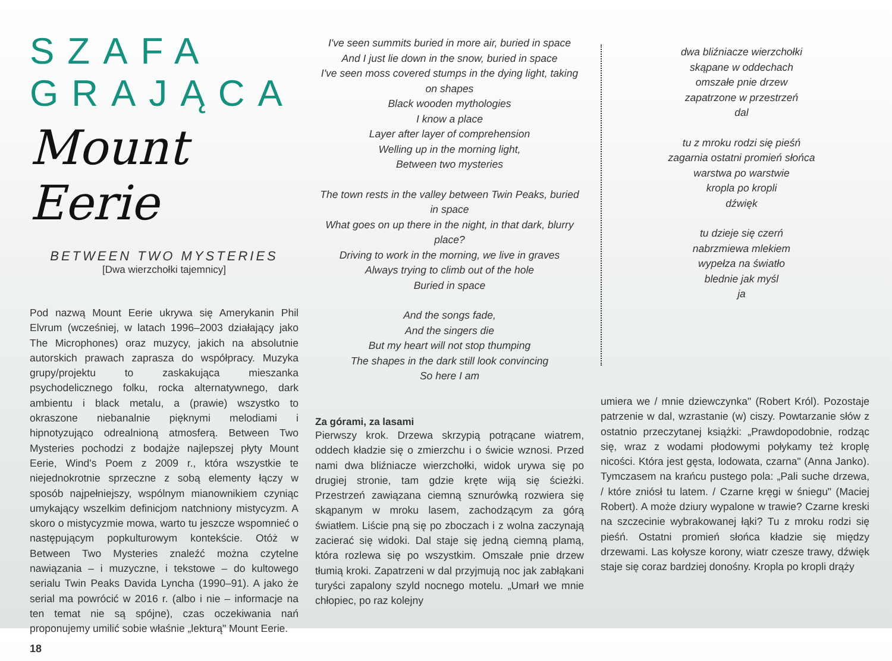SZAFA GRAJĄCA
Mount Eerie
BETWEEN TWO MYSTERIES
[Dwa wierzchołki tajemnicy]
Pod nazwą Mount Eerie ukrywa się Amerykanin Phil Elvrum (wcześniej, w latach 1996–2003 działający jako The Microphones) oraz muzycy, jakich na absolutnie autorskich prawach zaprasza do współpracy. Muzyka grupy/projektu to zaskakująca mieszanka psychodelicznego folku, rocka alternatywnego, dark ambientu i black metalu, a (prawie) wszystko to okraszone niebanalnie pięknymi melodiami i hipnotyzująco odrealnioną atmosferą. Between Two Mysteries pochodzi z bodajże najlepszej płyty Mount Eerie, Wind's Poem z 2009 r., która wszystkie te niejednokrotnie sprzeczne z sobą elementy łączy w sposób najpełniejszy, wspólnym mianownikiem czyniąc umykający wszelkim definicjom natchniony mistycyzm. A skoro o mistycyzmie mowa, warto tu jeszcze wspomnieć o następującym popkulturowym kontekście. Otóż w Between Two Mysteries znaleźć można czytelne nawiązania – i muzyczne, i tekstowe – do kultowego serialu Twin Peaks Davida Lyncha (1990–91). A jako że serial ma powrócić w 2016 r. (albo i nie – informacje na ten temat nie są spójne), czas oczekiwania nań proponujemy umilić sobie właśnie „lekturą" Mount Eerie.
I've seen summits buried in more air, buried in space
And I just lie down in the snow, buried in space
I've seen moss covered stumps in the dying light, taking on shapes
Black wooden mythologies
I know a place
Layer after layer of comprehension
Welling up in the morning light,
Between two mysteries
The town rests in the valley between Twin Peaks, buried in space
What goes on up there in the night, in that dark, blurry place?
Driving to work in the morning, we live in graves
Always trying to climb out of the hole
Buried in space
And the songs fade,
And the singers die
But my heart will not stop thumping
The shapes in the dark still look convincing
So here I am
Za górami, za lasami
Pierwszy krok. Drzewa skrzypią potrącane wiatrem, oddech kładzie się o zmierzchu i o świcie wznosi. Przed nami dwa bliźniacze wierzchołki, widok urywa się po drugiej stronie, tam gdzie kręte wiją się ścieżki. Przestrzeń zawiązana ciemną sznurówką rozwiera się skąpanym w mroku lasem, zachodzącym za górą światłem. Liście pną się po zboczach i z wolna zaczynają zacierać się widoki. Dal staje się jedną ciemną plamą, która rozlewa się po wszystkim. Omszałe pnie drzew tłumią kroki. Zapatrzeni w dal przyjmują noc jak zabłąkani turyści zapalony szyld nocnego motelu. „Umarł we mnie chłopiec, po raz kolejny
dwa bliźniacze wierzchołki
skąpane w oddechach
omszałe pnie drzew
zapatrzone w przestrzeń
dal
tu z mroku rodzi się pieśń
zagarnia ostatni promień słońca
warstwa po warstwie
kropla po kropli
dźwięk
tu dzieje się czerń
nabrzmiewa mlekiem
wypełza na światło
blednie jak myśl
ja
umiera we / mnie dziewczynka" (Robert Król). Pozostaje patrzenie w dal, wzrastanie (w) ciszy. Powtarzanie słów z ostatnio przeczytanej książki: „Prawdopodobnie, rodząc się, wraz z wodami płodowymi połykamy też kroplę nicości. Która jest gęsta, lodowata, czarna" (Anna Janko). Tymczasem na krańcu pustego pola: „Pali suche drzewa, / które zniósł tu latem. / Czarne kręgi w śniegu" (Maciej Robert). A może dziury wypalone w trawie? Czarne kreski na szczecinie wybrakowanej łąki? Tu z mroku rodzi się pieśń. Ostatni promień słońca kładzie się między drzewami. Las kołysze korony, wiatr czesze trawy, dźwięk staje się coraz bardziej donośny. Kropla po kropli drąży
18